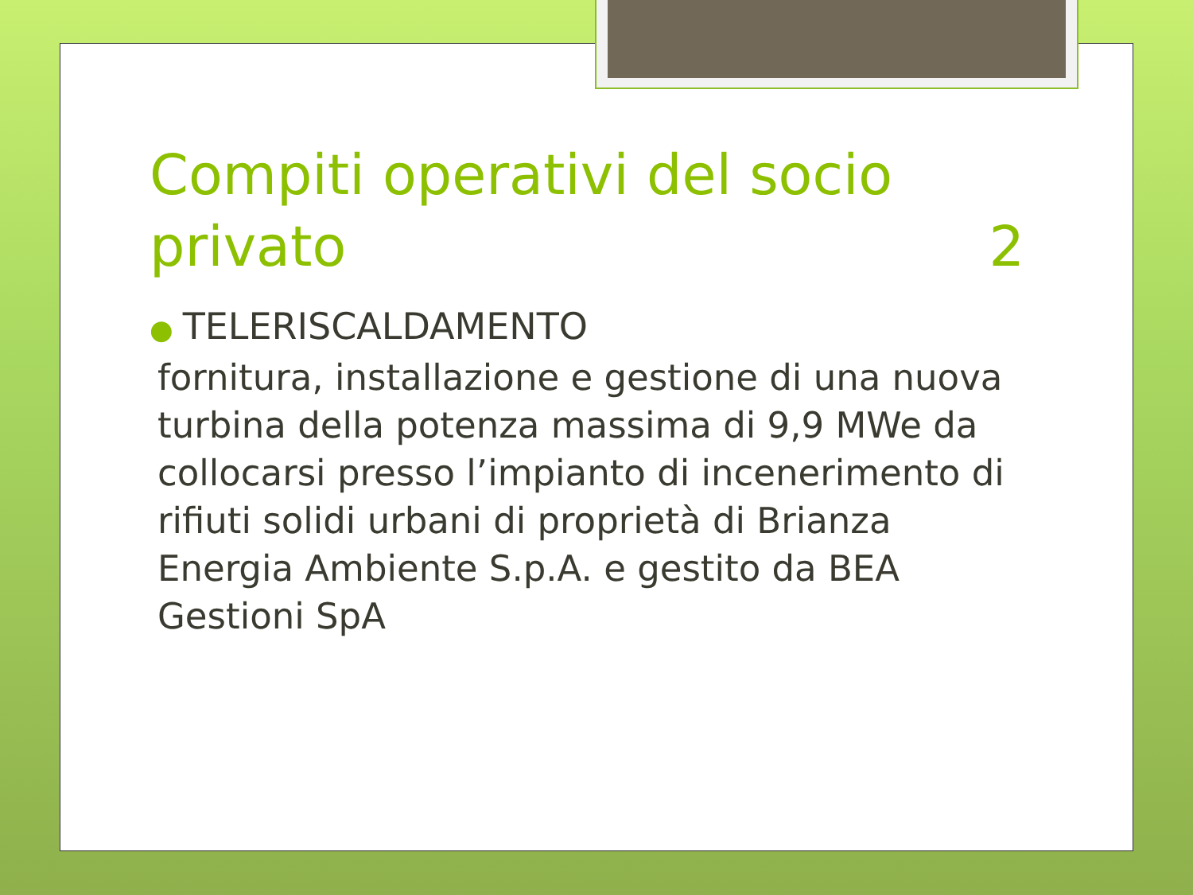Compiti operativi del socio
privato 2
● TELERISCALDAMENTO
fornitura, installazione e gestione di una nuova turbina della potenza massima di 9,9 MWe da collocarsi presso l’impianto di incenerimento di rifiuti solidi urbani di proprietà di Brianza Energia Ambiente S.p.A. e gestito da BEA Gestioni SpA